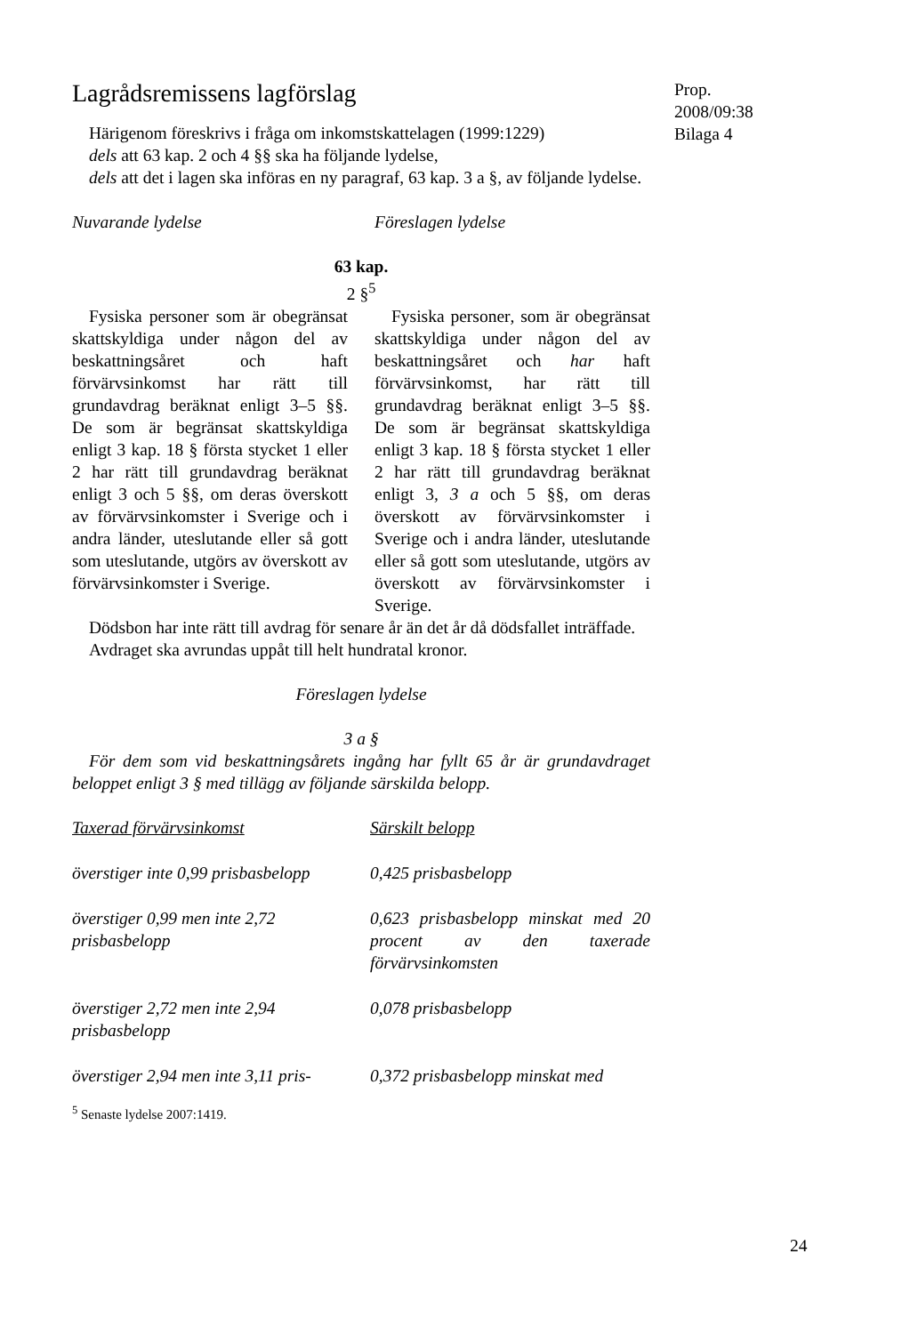Prop. 2008/09:38
Bilaga 4
Lagrådsremissens lagförslag
Härigenom föreskrivs i fråga om inkomstskattelagen (1999:1229)
dels att 63 kap. 2 och 4 §§ ska ha följande lydelse,
dels att det i lagen ska införas en ny paragraf, 63 kap. 3 a §, av följande lydelse.
Nuvarande lydelse Föreslagen lydelse
63 kap.
2 §<sup>5</sup>
Fysiska personer som är obegränsat skattskyldiga under någon del av beskattningsåret och haft förvärvsinkomst har rätt till grundavdrag beräknat enligt 3–5 §§. De som är begränsat skattskyldiga enligt 3 kap. 18 § första stycket 1 eller 2 har rätt till grundavdrag beräknat enligt 3 och 5 §§, om deras överskott av förvärvsinkomster i Sverige och i andra länder, uteslutande eller så gott som uteslutande, utgörs av överskott av förvärvsinkomster i Sverige.
Fysiska personer, som är obegränsat skattskyldiga under någon del av beskattningsåret och har haft förvärvsinkomst, har rätt till grundavdrag beräknat enligt 3–5 §§. De som är begränsat skattskyldiga enligt 3 kap. 18 § första stycket 1 eller 2 har rätt till grundavdrag beräknat enligt 3, 3 a och 5 §§, om deras överskott av förvärvsinkomster i Sverige och i andra länder, uteslutande eller så gott som uteslutande, utgörs av överskott av förvärvsinkomster i Sverige.
Dödsbon har inte rätt till avdrag för senare år än det år då dödsfallet inträffade.
Avdraget ska avrundas uppåt till helt hundratal kronor.
Föreslagen lydelse
3 a §
För dem som vid beskattningsårets ingång har fyllt 65 år är grundavdraget beloppet enligt 3 § med tillägg av följande särskilda belopp.
| Taxerad förvärvsinkomst | Särskilt belopp |
| överstiger inte 0,99 prisbasbelopp | 0,425 prisbasbelopp |
| överstiger 0,99 men inte 2,72 prisbasbelopp | 0,623 prisbasbelopp minskat med 20 procent av den taxerade förvärvsinkomsten |
| överstiger 2,72 men inte 2,94 prisbasbelopp | 0,078 prisbasbelopp |
| överstiger 2,94 men inte 3,11 pris- | 0,372 prisbasbelopp minskat med |
<sup>5</sup> Senaste lydelse 2007:1419.
24